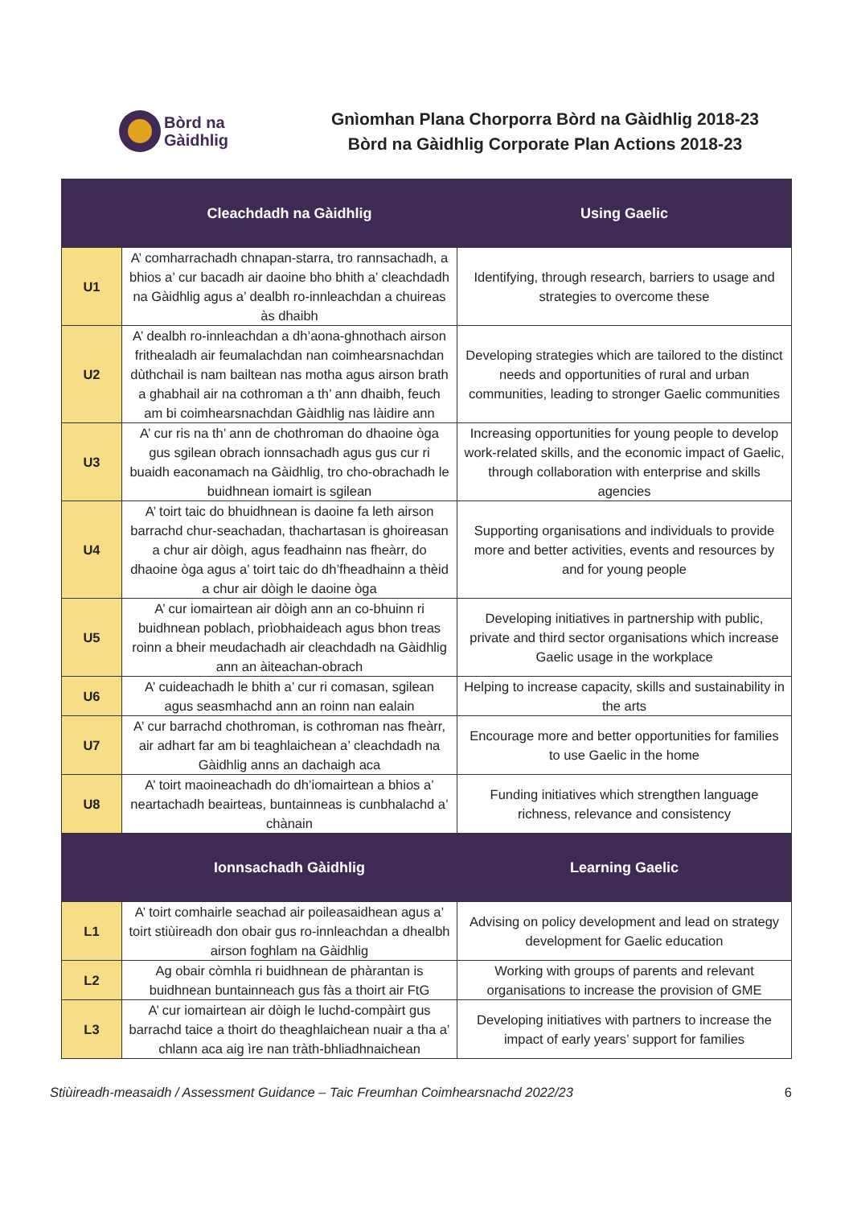Bòrd na
Gàidhlig
Gnìomhan Plana Chorporra Bòrd na Gàidhlig 2018-23
Bòrd na Gàidhlig Corporate Plan Actions 2018-23
| | Cleachdadh na Gàidhlig | Using Gaelic |
| --- | --- | --- |
| U1 | A’ comharrachadh chnapan-starra, tro rannsachadh, a bhios a’ cur bacadh air daoine bho bhith a’ cleachdadh na Gàidhlig agus a’ dealbh ro-innleachdan a chuireas às dhaibh | Identifying, through research, barriers to usage and strategies to overcome these |
| U2 | A’ dealbh ro-innleachdan a dh’aona-ghnothach airson frithealadh air feumalachdan nan coimhearsnachdan dùthchail is nam bailtean nas motha agus airson brath a ghabhail air na cothroman a th’ ann dhaibh, feuch am bi coimhearsnachdan Gàidhlig nas làidire ann | Developing strategies which are tailored to the distinct needs and opportunities of rural and urban communities, leading to stronger Gaelic communities |
| U3 | A’ cur ris na th’ ann de chothroman do dhaoine òga gus sgilean obrach ionnsachadh agus gus cur ri buaidh eaconamach na Gàidhlig, tro cho-obrachadh le buidhnean iomairt is sgilean | Increasing opportunities for young people to develop work-related skills, and the economic impact of Gaelic, through collaboration with enterprise and skills agencies |
| U4 | A’ toirt taic do bhuidhnean is daoine fa leth airson barrachd chur-seachadan, thachartasan is ghoireasan a chur air dòigh, agus feadhainn nas fheàrr, do dhaoine òga agus a’ toirt taic do dh’fheadhainn a thèid a chur air dòigh le daoine òga | Supporting organisations and individuals to provide more and better activities, events and resources by and for young people |
| U5 | A’ cur iomairtean air dòigh ann an co-bhuinn ri buidhnean poblach, prìobhaideach agus bhon treas roinn a bheir meudachadh air cleachdadh na Gàidhlig ann an àiteachan-obrach | Developing initiatives in partnership with public, private and third sector organisations which increase Gaelic usage in the workplace |
| U6 | A’ cuideachadh le bhith a’ cur ri comasan, sgilean agus seasmhachd ann an roinn nan ealain | Helping to increase capacity, skills and sustainability in the arts |
| U7 | A’ cur barrachd chothroman, is cothroman nas fheàrr, air adhart far am bi teaghlaichean a’ cleachdadh na Gàidhlig anns an dachaigh aca | Encourage more and better opportunities for families to use Gaelic in the home |
| U8 | A’ toirt maoineachadh do dh’iomairtean a bhios a’ neartachadh beairteas, buntainneas is cunbhalachd a’ chànain | Funding initiatives which strengthen language richness, relevance and consistency |
| | Ionnsachadh Gàidhlig | Learning Gaelic |
| L1 | A’ toirt comhairle seachad air poileasaidhean agus a’ toirt stiùireadh don obair gus ro-innleachdan a dhealbh airson foghlam na Gàidhlig | Advising on policy development and lead on strategy development for Gaelic education |
| L2 | Ag obair còmhla ri buidhnean de phàrantan is buidhnean buntainneach gus fàs a thoirt air FtG | Working with groups of parents and relevant organisations to increase the provision of GME |
| L3 | A’ cur iomairtean air dòigh le luchd-compàirt gus barrachd taice a thoirt do theaghlaichean nuair a tha a’ chlann aca aig ìre nan tràth-bhliadhnaichean | Developing initiatives with partners to increase the impact of early years’ support for families |
Stiùireadh-measaidh / Assessment Guidance – Taic Freumhan Coimhearsnachd 2022/23 6